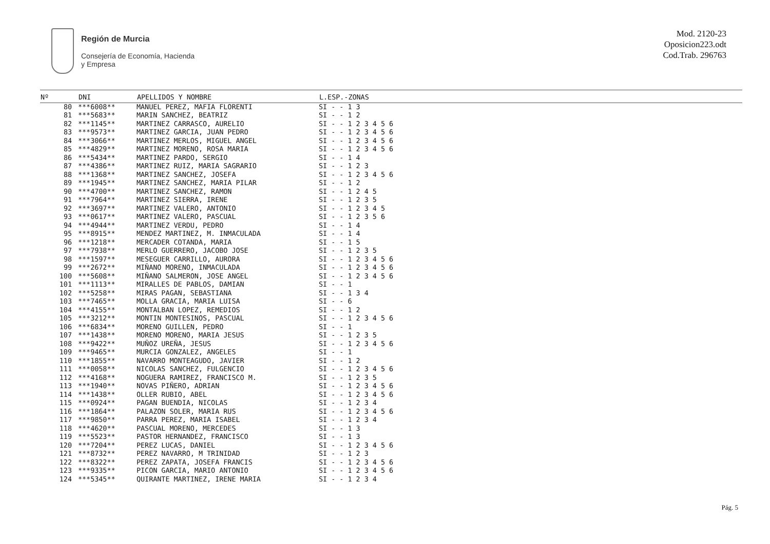Región de Murcia
Consejería de Economía, Hacienda
y Empresa
Mod. 2120-23
Oposicion223.odt
Cod.Trab. 296763
| Nº | DNI | APELLIDOS Y NOMBRE | L.ESP.-ZONAS |
| --- | --- | --- | --- |
| 80 | ***6008** | MANUEL PEREZ, MAFIA FLORENTI | SI - - 1 3 |
| 81 | ***5683** | MARIN SANCHEZ, BEATRIZ | SI - - 1 2 |
| 82 | ***1145** | MARTINEZ CARRASCO, AURELIO | SI - - 1 2 3 4 5 6 |
| 83 | ***9573** | MARTINEZ GARCIA, JUAN PEDRO | SI - - 1 2 3 4 5 6 |
| 84 | ***3066** | MARTINEZ MERLOS, MIGUEL ANGEL | SI - - 1 2 3 4 5 6 |
| 85 | ***4829** | MARTINEZ MORENO, ROSA MARIA | SI - - 1 2 3 4 5 6 |
| 86 | ***5434** | MARTINEZ PARDO, SERGIO | SI - - 1 4 |
| 87 | ***4386** | MARTINEZ RUIZ, MARIA SAGRARIO | SI - - 1 2 3 |
| 88 | ***1368** | MARTINEZ SANCHEZ, JOSEFA | SI - - 1 2 3 4 5 6 |
| 89 | ***1945** | MARTINEZ SANCHEZ, MARIA PILAR | SI - - 1 2 |
| 90 | ***4700** | MARTINEZ SANCHEZ, RAMON | SI - - 1 2 4 5 |
| 91 | ***7964** | MARTINEZ SIERRA, IRENE | SI - - 1 2 3 5 |
| 92 | ***3697** | MARTINEZ VALERO, ANTONIO | SI - - 1 2 3 4 5 |
| 93 | ***0617** | MARTINEZ VALERO, PASCUAL | SI - - 1 2 3 5 6 |
| 94 | ***4944** | MARTINEZ VERDU, PEDRO | SI - - 1 4 |
| 95 | ***8915** | MENDEZ MARTINEZ, M. INMACULADA | SI - - 1 4 |
| 96 | ***1218** | MERCADER COTANDA, MARIA | SI - - 1 5 |
| 97 | ***7938** | MERLO GUERRERO, JACOBO JOSE | SI - - 1 2 3 5 |
| 98 | ***1597** | MESEGUER CARRILLO, AURORA | SI - - 1 2 3 4 5 6 |
| 99 | ***2672** | MIÑANO MORENO, INMACULADA | SI - - 1 2 3 4 5 6 |
| 100 | ***5608** | MIÑANO SALMERON, JOSE ANGEL | SI - - 1 2 3 4 5 6 |
| 101 | ***1113** | MIRALLES DE PABLOS, DAMIAN | SI - - 1 |
| 102 | ***5258** | MIRAS PAGAN, SEBASTIANA | SI - - 1 3 4 |
| 103 | ***7465** | MOLLA GRACIA, MARIA LUISA | SI - - 6 |
| 104 | ***4155** | MONTALBAN LOPEZ, REMEDIOS | SI - - 1 2 |
| 105 | ***3212** | MONTIN MONTESINOS, PASCUAL | SI - - 1 2 3 4 5 6 |
| 106 | ***6834** | MORENO GUILLEN, PEDRO | SI - - 1 |
| 107 | ***1438** | MORENO MORENO, MARIA JESUS | SI - - 1 2 3 5 |
| 108 | ***9422** | MUÑOZ UREÑA, JESUS | SI - - 1 2 3 4 5 6 |
| 109 | ***9465** | MURCIA GONZALEZ, ANGELES | SI - - 1 |
| 110 | ***1855** | NAVARRO MONTEAGUDO, JAVIER | SI - - 1 2 |
| 111 | ***0058** | NICOLAS SANCHEZ, FULGENCIO | SI - - 1 2 3 4 5 6 |
| 112 | ***4168** | NOGUERA RAMIREZ, FRANCISCO M. | SI - - 1 2 3 5 |
| 113 | ***1940** | NOVAS PIÑERO, ADRIAN | SI - - 1 2 3 4 5 6 |
| 114 | ***1438** | OLLER RUBIO, ABEL | SI - - 1 2 3 4 5 6 |
| 115 | ***0924** | PAGAN BUENDIA, NICOLAS | SI - - 1 2 3 4 |
| 116 | ***1864** | PALAZON SOLER, MARIA RUS | SI - - 1 2 3 4 5 6 |
| 117 | ***9850** | PARRA PEREZ, MARIA ISABEL | SI - - 1 2 3 4 |
| 118 | ***4620** | PASCUAL MORENO, MERCEDES | SI - - 1 3 |
| 119 | ***5523** | PASTOR HERNANDEZ, FRANCISCO | SI - - 1 3 |
| 120 | ***7204** | PEREZ LUCAS, DANIEL | SI - - 1 2 3 4 5 6 |
| 121 | ***8732** | PEREZ NAVARRO, M TRINIDAD | SI - - 1 2 3 |
| 122 | ***8322** | PEREZ ZAPATA, JOSEFA FRANCIS | SI - - 1 2 3 4 5 6 |
| 123 | ***9335** | PICON GARCIA, MARIO ANTONIO | SI - - 1 2 3 4 5 6 |
| 124 | ***5345** | QUIRANTE MARTINEZ, IRENE MARIA | SI - - 1 2 3 4 |
Pág. 5